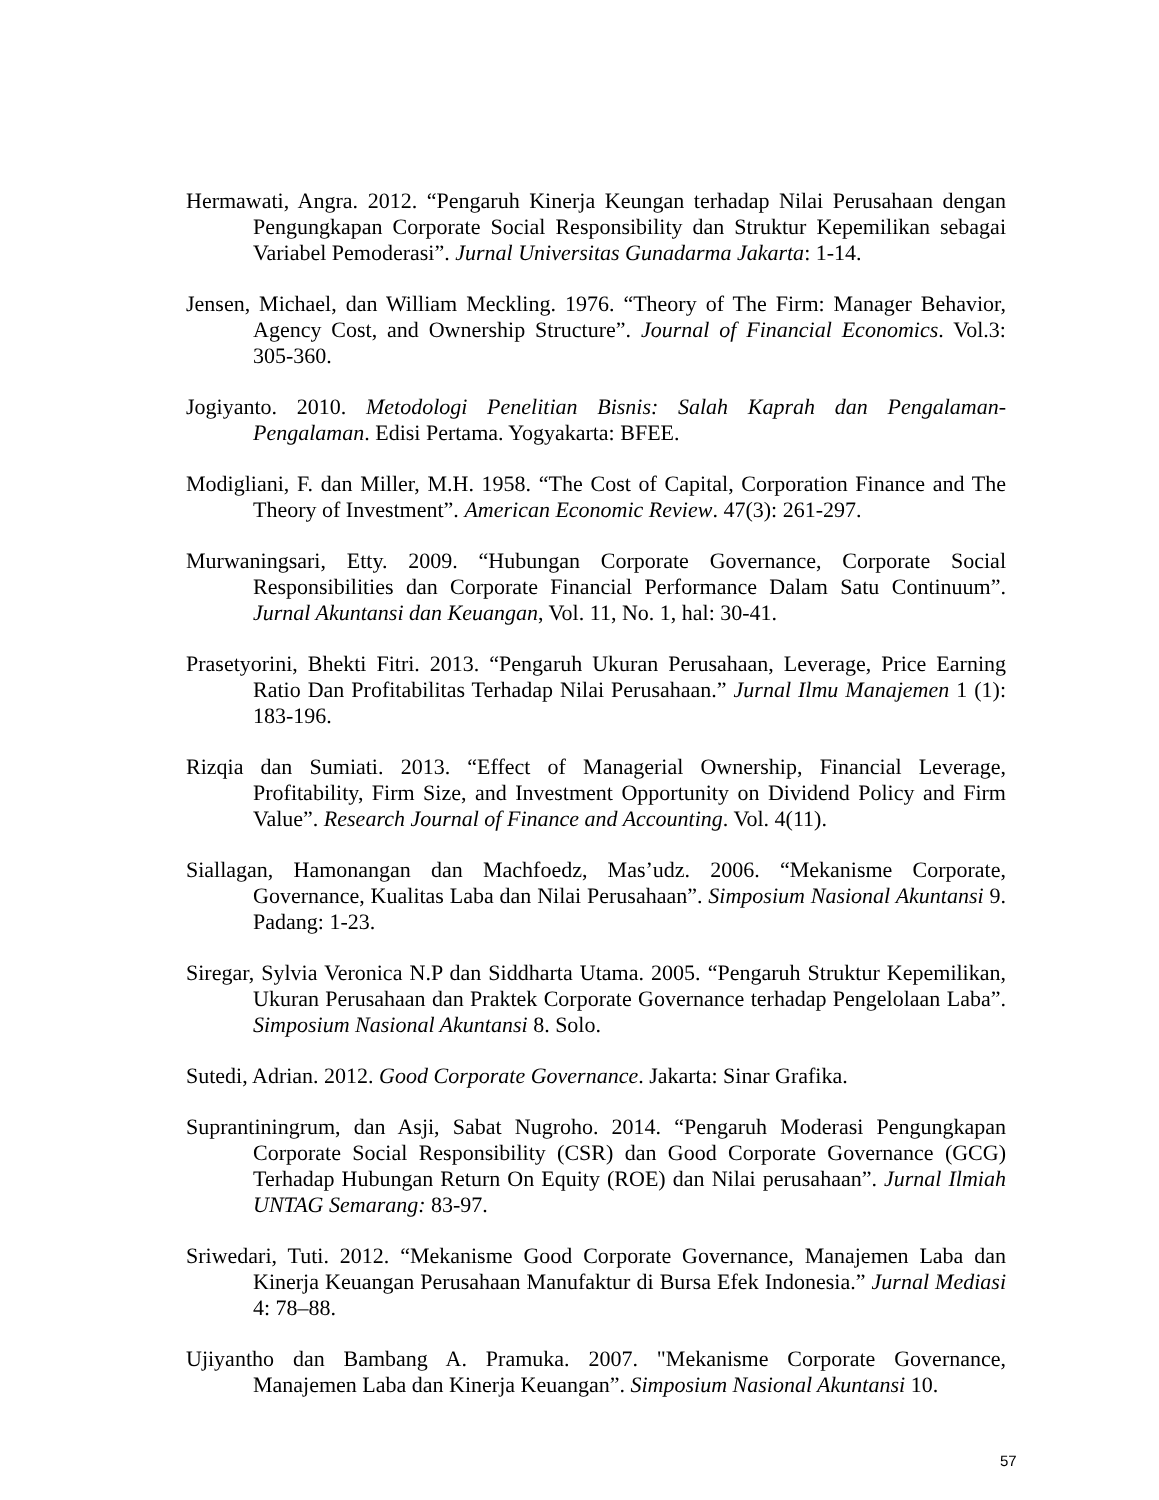Hermawati, Angra. 2012. “Pengaruh Kinerja Keungan terhadap Nilai Perusahaan dengan Pengungkapan Corporate Social Responsibility dan Struktur Kepemilikan sebagai Variabel Pemoderasi”. Jurnal Universitas Gunadarma Jakarta: 1-14.
Jensen, Michael, dan William Meckling. 1976. “Theory of The Firm: Manager Behavior, Agency Cost, and Ownership Structure”. Journal of Financial Economics. Vol.3: 305-360.
Jogiyanto. 2010. Metodologi Penelitian Bisnis: Salah Kaprah dan Pengalaman-Pengalaman. Edisi Pertama. Yogyakarta: BFEE.
Modigliani, F. dan Miller, M.H. 1958. “The Cost of Capital, Corporation Finance and The Theory of Investment”. American Economic Review. 47(3): 261-297.
Murwaningsari, Etty. 2009. “Hubungan Corporate Governance, Corporate Social Responsibilities dan Corporate Financial Performance Dalam Satu Continuum”. Jurnal Akuntansi dan Keuangan, Vol. 11, No. 1, hal: 30-41.
Prasetyorini, Bhekti Fitri. 2013. “Pengaruh Ukuran Perusahaan, Leverage, Price Earning Ratio Dan Profitabilitas Terhadap Nilai Perusahaan.” Jurnal Ilmu Manajemen 1 (1): 183-196.
Rizqia dan Sumiati. 2013. “Effect of Managerial Ownership, Financial Leverage, Profitability, Firm Size, and Investment Opportunity on Dividend Policy and Firm Value”. Research Journal of Finance and Accounting. Vol. 4(11).
Siallagan, Hamonangan dan Machfoedz, Mas’udz. 2006. “Mekanisme Corporate, Governance, Kualitas Laba dan Nilai Perusahaan”. Simposium Nasional Akuntansi 9. Padang: 1-23.
Siregar, Sylvia Veronica N.P dan Siddharta Utama. 2005. “Pengaruh Struktur Kepemilikan, Ukuran Perusahaan dan Praktek Corporate Governance terhadap Pengelolaan Laba”. Simposium Nasional Akuntansi 8. Solo.
Sutedi, Adrian. 2012. Good Corporate Governance. Jakarta: Sinar Grafika.
Suprantiningrum, dan Asji, Sabat Nugroho. 2014. “Pengaruh Moderasi Pengungkapan Corporate Social Responsibility (CSR) dan Good Corporate Governance (GCG) Terhadap Hubungan Return On Equity (ROE) dan Nilai perusahaan”. Jurnal Ilmiah UNTAG Semarang: 83-97.
Sriwedari, Tuti. 2012. “Mekanisme Good Corporate Governance, Manajemen Laba dan Kinerja Keuangan Perusahaan Manufaktur di Bursa Efek Indonesia.” Jurnal Mediasi 4: 78–88.
Ujiyantho dan Bambang A. Pramuka. 2007. "Mekanisme Corporate Governance, Manajemen Laba dan Kinerja Keuangan”. Simposium Nasional Akuntansi 10.
57